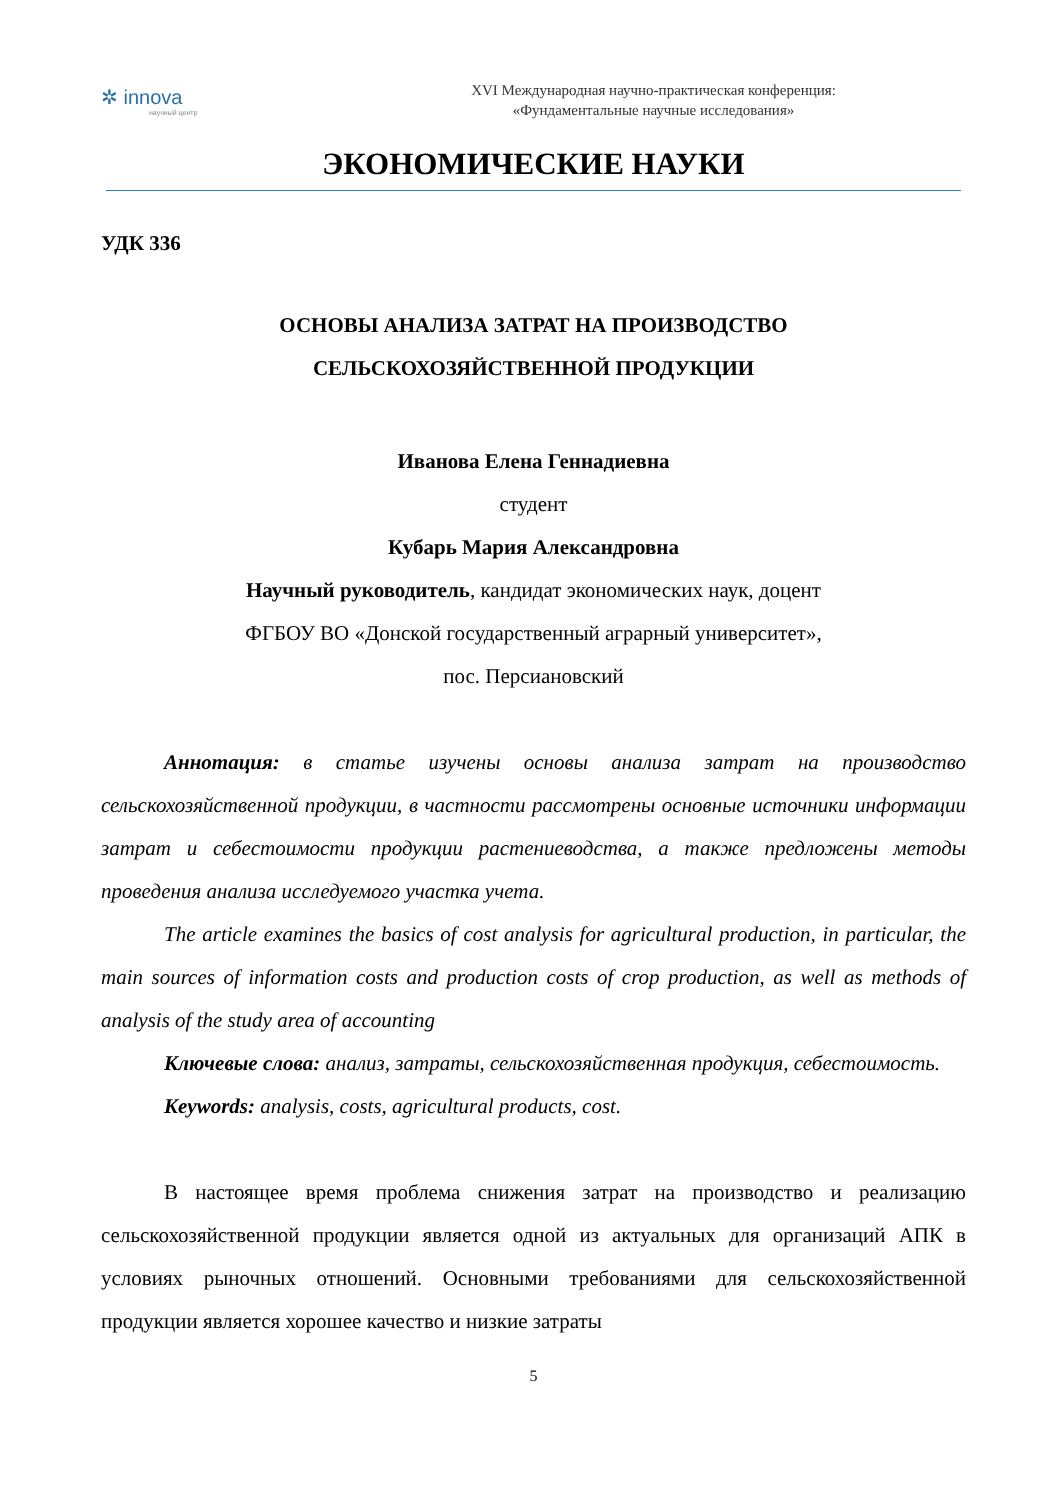✲ innova
научный центр
XVI Международная научно-практическая конференция:
«Фундаментальные научные исследования»
ЭКОНОМИЧЕСКИЕ НАУКИ
УДК 336
ОСНОВЫ АНАЛИЗА ЗАТРАТ НА ПРОИЗВОДСТВО
СЕЛЬСКОХОЗЯЙСТВЕННОЙ ПРОДУКЦИИ
Иванова Елена Геннадиевна
студент
Кубарь Мария Александровна
Научный руководитель, кандидат экономических наук, доцент
ФГБОУ ВО «Донской государственный аграрный университет»,
пос. Персиановский
Аннотация: в статье изучены основы анализа затрат на производство сельскохозяйственной продукции, в частности рассмотрены основные источники информации затрат и себестоимости продукции растениеводства, а также предложены методы проведения анализа исследуемого участка учета.
The article examines the basics of cost analysis for agricultural production, in particular, the main sources of information costs and production costs of crop production, as well as methods of analysis of the study area of accounting
Ключевые слова: анализ, затраты, сельскохозяйственная продукция, себестоимость.
Keywords: analysis, costs, agricultural products, cost.
В настоящее время проблема снижения затрат на производство и реализацию сельскохозяйственной продукции является одной из актуальных для организаций АПК в условиях рыночных отношений. Основными требованиями для сельскохозяйственной продукции является хорошее качество и низкие затраты
5